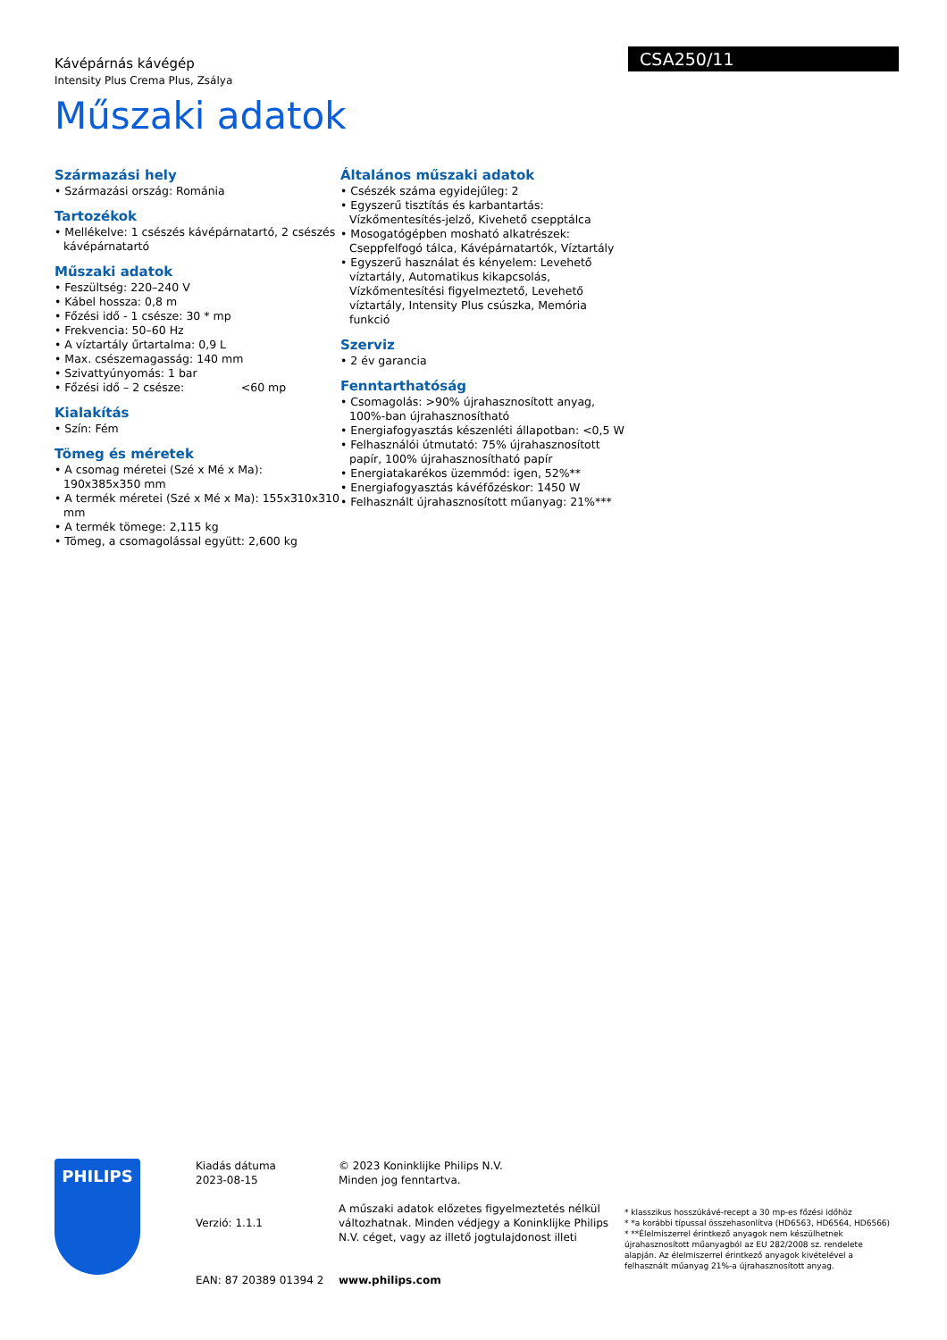Kávépárnás kávégép
Intensity Plus Crema Plus, Zsálya
CSA250/11
Műszaki adatok
Származási hely
• Származási ország: Románia
Tartozékok
• Mellékelve: 1 csészés kávépárnatartó, 2 csészés kávépárnatartó
Műszaki adatok
• Feszültség: 220–240 V
• Kábel hossza: 0,8 m
• Főzési idő - 1 csésze: 30 * mp
• Frekvencia: 50–60 Hz
• A víztartály űrtartalma: 0,9 L
• Max. csészemagasság: 140 mm
• Szivattyúnyomás: 1 bar
• Főzési idő – 2 csésze: <60 mp
Kialakítás
• Szín: Fém
Tömeg és méretek
• A csomag méretei (Szé x Mé x Ma): 190x385x350 mm
• A termék méretei (Szé x Mé x Ma): 155x310x310 mm
• A termék tömege: 2,115 kg
• Tömeg, a csomagolással együtt: 2,600 kg
Általános műszaki adatok
• Csészék száma egyidejűleg: 2
• Egyszerű tisztítás és karbantartás: Vízkőmentesítés-jelző, Kivehető csepptálca
• Mosogatógépben mosható alkatrészek: Cseppfelfogó tálca, Kávépárnatartók, Víztartály
• Egyszerű használat és kényelem: Levehető víztartály, Automatikus kikapcsolás, Vízkőmentesítési figyelmeztető, Levehető víztartály, Intensity Plus csúszka, Memória funkció
Szerviz
• 2 év garancia
Fenntarthatóság
• Csomagolás: >90% újrahasznosított anyag, 100%-ban újrahasznosítható
• Energiafogyasztás készenléti állapotban: <0,5 W
• Felhasználói útmutató: 75% újrahasznosított papír, 100% újrahasznosítható papír
• Energiatakarékos üzemmód: igen, 52%**
• Energiafogyasztás kávéfőzéskor: 1450 W
• Felhasznált újrahasznosított műanyag: 21%***
PHILIPS
Kiadás dátuma
2023-08-15
Verzió: 1.1.1
EAN: 87 20389 01394 2
© 2023 Koninklijke Philips N.V.
Minden jog fenntartva.
A műszaki adatok előzetes figyelmeztetés nélkül változhatnak. Minden védjegy a Koninklijke Philips N.V. céget, vagy az illető jogtulajdonost illeti
www.philips.com
* klasszikus hosszúkávé-recept a 30 mp-es főzési időhöz
* *a korábbi típussal összehasonlítva (HD6563, HD6564, HD6566)
* **Élelmiszerrel érintkező anyagok nem készülhetnek újrahasznosított műanyagból az EU 282/2008 sz. rendelete alapján. Az élelmiszerrel érintkező anyagok kivételével a felhasznált műanyag 21%-a újrahasznosított anyag.